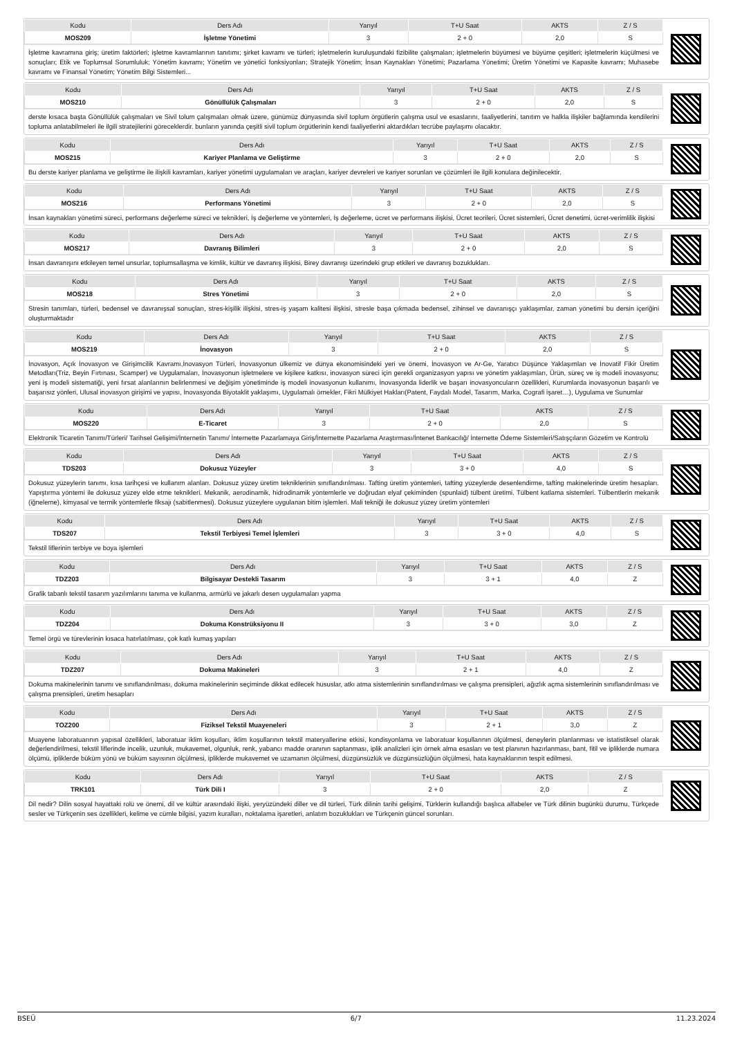| Kodu | Ders Adı | Yarıyıl | T+U Saat | AKTS | Z / S |
| --- | --- | --- | --- | --- | --- |
| MOS209 | İşletme Yönetimi | 3 | 2 + 0 | 2,0 | S |
İşletme kavramına giriş; üretim faktörleri; işletme kavramlarının tanıtımı; şirket kavramı ve türleri; işletmelerin kuruluşundaki fizibilite çalışmaları; işletmelerin büyümesi ve büyüme çeşitleri; işletmelerin küçülmesi ve sonuçları; Etik ve Toplumsal Sorumluluk; Yönetim kavramı; Yönetim ve yönetici fonksiyonları; Stratejik Yönetim; İnsan Kaynakları Yönetimi; Pazarlama Yönetimi; Üretim Yönetimi ve Kapasite kavramı; Muhasebe kavramı ve Finansal Yönetim; Yönetim Bilgi Sistemleri...
| Kodu | Ders Adı | Yarıyıl | T+U Saat | AKTS | Z / S |
| --- | --- | --- | --- | --- | --- |
| MOS210 | Gönüllülük Çalışmaları | 3 | 2 + 0 | 2,0 | S |
derste kısaca başta Gönüllülük çalışmaları ve Sivil tolum çalışmaları olmak üzere, günümüz dünyasında sivil toplum örgütlerin çalışma usul ve esaslarını, faaliyetlerini, tanıtım ve halkla ilişkiler bağlamında kendilerini topluma anlatabilmeleri ile ilgili stratejilerini göreceklerdir. bunların yanında çeşitli sivil toplum örgütlerinin kendi faaliyetlerini aktardıkları tecrübe paylaşımı olacaktır.
| Kodu | Ders Adı | Yarıyıl | T+U Saat | AKTS | Z / S |
| --- | --- | --- | --- | --- | --- |
| MOS215 | Kariyer Planlama ve Geliştirme | 3 | 2 + 0 | 2,0 | S |
Bu derste kariyer planlama ve geliştirme ile ilişkili kavramları, kariyer yönetimi uygulamaları ve araçları, kariyer devreleri ve kariyer sorunları ve çözümleri ile ilgili konulara değinilecektir.
| Kodu | Ders Adı | Yarıyıl | T+U Saat | AKTS | Z / S |
| --- | --- | --- | --- | --- | --- |
| MOS216 | Performans Yönetimi | 3 | 2 + 0 | 2,0 | S |
İnsan kaynakları yönetimi süreci, performans değerleme süreci ve teknikleri, İş değerleme ve yöntemleri, İş değerleme, ücret ve performans ilişkisi, Ücret teorileri, Ücret sistemleri, Ücret denetimi, ücret-verimlilik ilişkisi
| Kodu | Ders Adı | Yarıyıl | T+U Saat | AKTS | Z / S |
| --- | --- | --- | --- | --- | --- |
| MOS217 | Davranış Bilimleri | 3 | 2 + 0 | 2,0 | S |
İnsan davranışını etkileyen temel unsurlar, toplumsallaşma ve kimlik, kültür ve davranış ilişkisi, Birey davranışı üzerindeki grup etkileri ve davranış bozuklukları.
| Kodu | Ders Adı | Yarıyıl | T+U Saat | AKTS | Z / S |
| --- | --- | --- | --- | --- | --- |
| MOS218 | Stres Yönetimi | 3 | 2 + 0 | 2,0 | S |
Stresin tanımları, türleri, bedensel ve davranışsal sonuçları, stres-kişilik ilişkisi, stres-iş yaşam kalitesi ilişkisi, stresle başa çıkmada bedensel, zihinsel ve davranışçı yaklaşımlar, zaman yönetimi bu dersin içeriğini oluşturmaktadır
| Kodu | Ders Adı | Yarıyıl | T+U Saat | AKTS | Z / S |
| --- | --- | --- | --- | --- | --- |
| MOS219 | İnovasyon | 3 | 2 + 0 | 2,0 | S |
İnovasyon, Açık İnovasyon ve Girişimcilik Kavramı,İnovasyon Türleri, İnovasyonun ülkemiz ve dünya ekonomisindeki yeri ve önemi, İnovasyon ve Ar-Ge, Yaratıcı Düşünce Yaklaşımları ve İnovatif Fikir Üretim Metodları(Triz, Beyin Fırtınası, Scamper) ve Uygulamaları, İnovasyonun işletmelere ve kişilere katkısı, inovasyon süreci için gerekli organizasyon yapısı ve yönetim yaklaşımları, Ürün, süreç ve iş modeli inovasyonu; yeni iş modeli sistematiği, yeni fırsat alanlarının belirlenmesi ve değişim yönetiminde iş modeli inovasyonun kullanımı, İnovasyonda liderlik ve başarı inovasyoncuların özellikleri, Kurumlarda inovasyonun başarılı ve başarısız yönleri, Ulusal inovasyon girişimi ve yapısı, İnovasyonda Biyotaklit yaklaşımı, Uygulamalı örnekler, Fikri Mülkiyet Hakları(Patent, Faydalı Model, Tasarım, Marka, Cografi işaret…), Uygulama ve Sunumlar
| Kodu | Ders Adı | Yarıyıl | T+U Saat | AKTS | Z / S |
| --- | --- | --- | --- | --- | --- |
| MOS220 | E-Ticaret | 3 | 2 + 0 | 2,0 | S |
Elektronik Ticaretin Tanımı/Türleri/ Tarihsel Gelişimi/İnternetin Tanımı/ İnternette Pazarlamaya Giriş/İnternette Pazarlama Araştırması/İntenet Bankacılığ/ İnternette Ödeme Sistemleri/Satışçıların Gözetim ve Kontrolü
| Kodu | Ders Adı | Yarıyıl | T+U Saat | AKTS | Z / S |
| --- | --- | --- | --- | --- | --- |
| TDS203 | Dokusuz Yüzeyler | 3 | 3 + 0 | 4,0 | S |
Dokusuz yüzeylerin tanımı, kısa tarihçesi ve kullanım alanları. Dokusuz yüzey üretim tekniklerinin sınıflandırılması. Tafting üretim yöntemleri, tafting yüzeylerde desenlendirme, tafting makinelerinde üretim hesapları. Yapıştırma yöntemi ile dokusuz yüzey elde etme teknikleri. Mekanik, aerodinamik, hidrodinamik yöntemlerle ve doğrudan elyaf çekiminden (spunlaid) tülbent üretimi. Tülbent katlama sistemleri. Tülbentlerin mekanik (iğneleme), kimyasal ve termik yöntemlerle fiksajı (sabitlenmesi). Dokusuz yüzeylere uygulanan bitim işlemleri. Mali tekniği ile dokusuz yüzey üretim yöntemleri
| Kodu | Ders Adı | Yarıyıl | T+U Saat | AKTS | Z / S |
| --- | --- | --- | --- | --- | --- |
| TDS207 | Tekstil Terbiyesi Temel İşlemleri | 3 | 3 + 0 | 4,0 | S |
Tekstil liflerinin terbiye ve boya işlemleri
| Kodu | Ders Adı | Yarıyıl | T+U Saat | AKTS | Z / S |
| --- | --- | --- | --- | --- | --- |
| TDZ203 | Bilgisayar Destekli Tasarım | 3 | 3 + 1 | 4,0 | Z |
Grafik tabanlı tekstil tasarım yazılımlarını tanıma ve kullanma, armürlü ve jakarlı desen uygulamaları yapma
| Kodu | Ders Adı | Yarıyıl | T+U Saat | AKTS | Z / S |
| --- | --- | --- | --- | --- | --- |
| TDZ204 | Dokuma Konstrüksiyonu II | 3 | 3 + 0 | 3,0 | Z |
Temel örgü ve türevlerinin kısaca hatırlatılması, çok katlı kumaş yapıları
| Kodu | Ders Adı | Yarıyıl | T+U Saat | AKTS | Z / S |
| --- | --- | --- | --- | --- | --- |
| TDZ207 | Dokuma Makineleri | 3 | 2 + 1 | 4,0 | Z |
Dokuma makinelerinin tanımı ve sınıflandırılması, dokuma makinelerinin seçiminde dikkat edilecek hususlar, atkı atma sistemlerinin sınıflandırılması ve çalışma prensipleri, ağızlık açma sistemlerinin sınıflandırılması ve çalışma prensipleri, üretim hesapları
| Kodu | Ders Adı | Yarıyıl | T+U Saat | AKTS | Z / S |
| --- | --- | --- | --- | --- | --- |
| TOZ200 | Fiziksel Tekstil Muayeneleri | 3 | 2 + 1 | 3,0 | Z |
Muayene laboratuarının yapısal özellikleri, laboratuar iklim koşulları, iklim koşullarının tekstil materyallerine etkisi, kondisyonlama ve laboratuar koşullarının ölçülmesi, deneylerin planlanması ve istatistiksel olarak değerlendirilmesi, tekstil liflerinde incelik, uzunluk, mukavemet, olgunluk, renk, yabancı madde oranının saptanması, iplik analizleri için örnek alma esasları ve test planının hazırlanması, bant, fitil ve ipliklerde numara ölçümü, ipliklerde büküm yönü ve büküm sayısının ölçülmesi, ipliklerde mukavemet ve uzamanın ölçülmesi, düzgünsüzlük ve düzgünsüzlüğün ölçülmesi, hata kaynaklarının tespit edilmesi.
| Kodu | Ders Adı | Yarıyıl | T+U Saat | AKTS | Z / S |
| --- | --- | --- | --- | --- | --- |
| TRK101 | Türk Dili I | 3 | 2 + 0 | 2,0 | Z |
Dil nedir? Dilin sosyal hayattaki rolü ve önemi, dil ve kültür arasındaki ilişki, yeryüzündeki diller ve dil türleri, Türk dilinin tarihi gelişimi, Türklerin kullandığı başlıca alfabeler ve Türk dilinin bugünkü durumu, Türkçede sesler ve Türkçenin ses özellikleri, kelime ve cümle bilgisi, yazım kuralları, noktalama işaretleri, anlatım bozuklukları ve Türkçenin güncel sorunları.
BSEÜ 6/7 11.23.2024